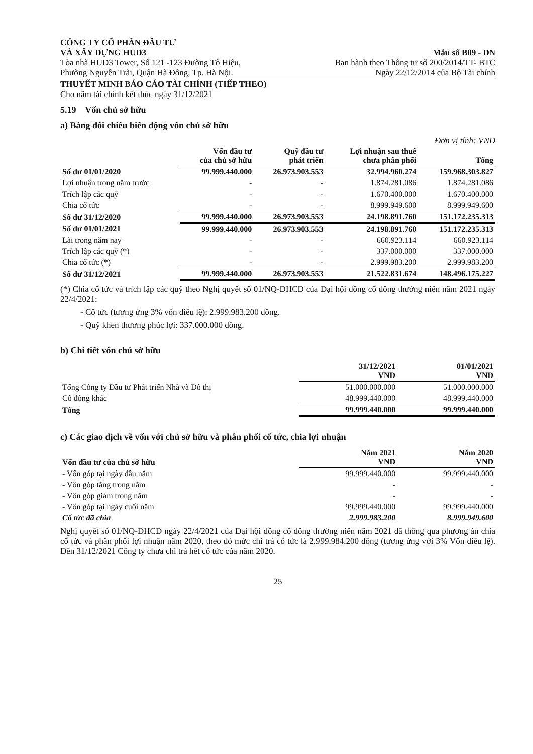CÔNG TY CỔ PHẦN ĐẦU TƯ
VÀ XÂY DỰNG HUD3
Tòa nhà HUD3 Tower, Số 121 -123 Đường Tô Hiệu,
Phường Nguyễn Trãi, Quận Hà Đông, Tp. Hà Nội.
Mẫu số B09 - DN
Ban hành theo Thông tư số 200/2014/TT- BTC
Ngày 22/12/2014 của Bộ Tài chính
THUYẾT MINH BÁO CÁO TÀI CHÍNH (TIẾP THEO)
Cho năm tài chính kết thúc ngày 31/12/2021
5.19 Vốn chủ sở hữu
a) Bảng đối chiếu biến động vốn chủ sở hữu
Đơn vị tính: VND
| | Vốn đầu tư của chủ sở hữu | Quỹ đầu tư phát triển | Lợi nhuận sau thuế chưa phân phối | Tổng |
| Số dư 01/01/2020 | 99.999.440.000 | 26.973.903.553 | 32.994.960.274 | 159.968.303.827 |
| Lợi nhuận trong năm trước | - | - | 1.874.281.086 | 1.874.281.086 |
| Trích lập các quỹ | - | - | 1.670.400.000 | 1.670.400.000 |
| Chia cổ tức | - | - | 8.999.949.600 | 8.999.949.600 |
| Số dư 31/12/2020 | 99.999.440.000 | 26.973.903.553 | 24.198.891.760 | 151.172.235.313 |
| Số dư 01/01/2021 | 99.999.440.000 | 26.973.903.553 | 24.198.891.760 | 151.172.235.313 |
| Lãi trong năm nay | - | - | 660.923.114 | 660.923.114 |
| Trích lập các quỹ (*) | - | - | 337.000.000 | 337.000.000 |
| Chia cổ tức (*) | - | - | 2.999.983.200 | 2.999.983.200 |
| Số dư 31/12/2021 | 99.999.440.000 | 26.973.903.553 | 21.522.831.674 | 148.496.175.227 |
(*) Chia cổ tức và trích lập các quỹ theo Nghị quyết số 01/NQ-ĐHCĐ của Đại hội đồng cổ đông thường niên năm 2021 ngày 22/4/2021:
- Cổ tức (tương ứng 3% vốn điều lệ): 2.999.983.200 đồng.
- Quỹ khen thưởng phúc lợi: 337.000.000 đồng.
b) Chi tiết vốn chủ sở hữu
| | 31/12/2021 VND | 01/01/2021 VND |
| Tổng Công ty Đầu tư Phát triển Nhà và Đô thị | 51.000.000.000 | 51.000.000.000 |
| Cổ đông khác | 48.999.440.000 | 48.999.440.000 |
| Tổng | 99.999.440.000 | 99.999.440.000 |
c) Các giao dịch về vốn với chủ sở hữu và phân phối cổ tức, chia lợi nhuận
| Vốn đầu tư của chủ sở hữu | Năm 2021 VND | Năm 2020 VND |
| - Vốn góp tại ngày đầu năm | 99.999.440.000 | 99.999.440.000 |
| - Vốn góp tăng trong năm | - | - |
| - Vốn góp giảm trong năm | - | - |
| - Vốn góp tại ngày cuối năm | 99.999.440.000 | 99.999.440.000 |
| Cổ tức đã chia | 2.999.983.200 | 8.999.949.600 |
Nghị quyết số 01/NQ-ĐHCĐ ngày 22/4/2021 của Đại hội đồng cổ đông thường niên năm 2021 đã thông qua phương án chia cổ tức và phân phối lợi nhuận năm 2020, theo đó mức chi trả cổ tức là 2.999.984.200 đồng (tương ứng với 3% Vốn điều lệ). Đến 31/12/2021 Công ty chưa chi trả hết cổ tức của năm 2020.
25